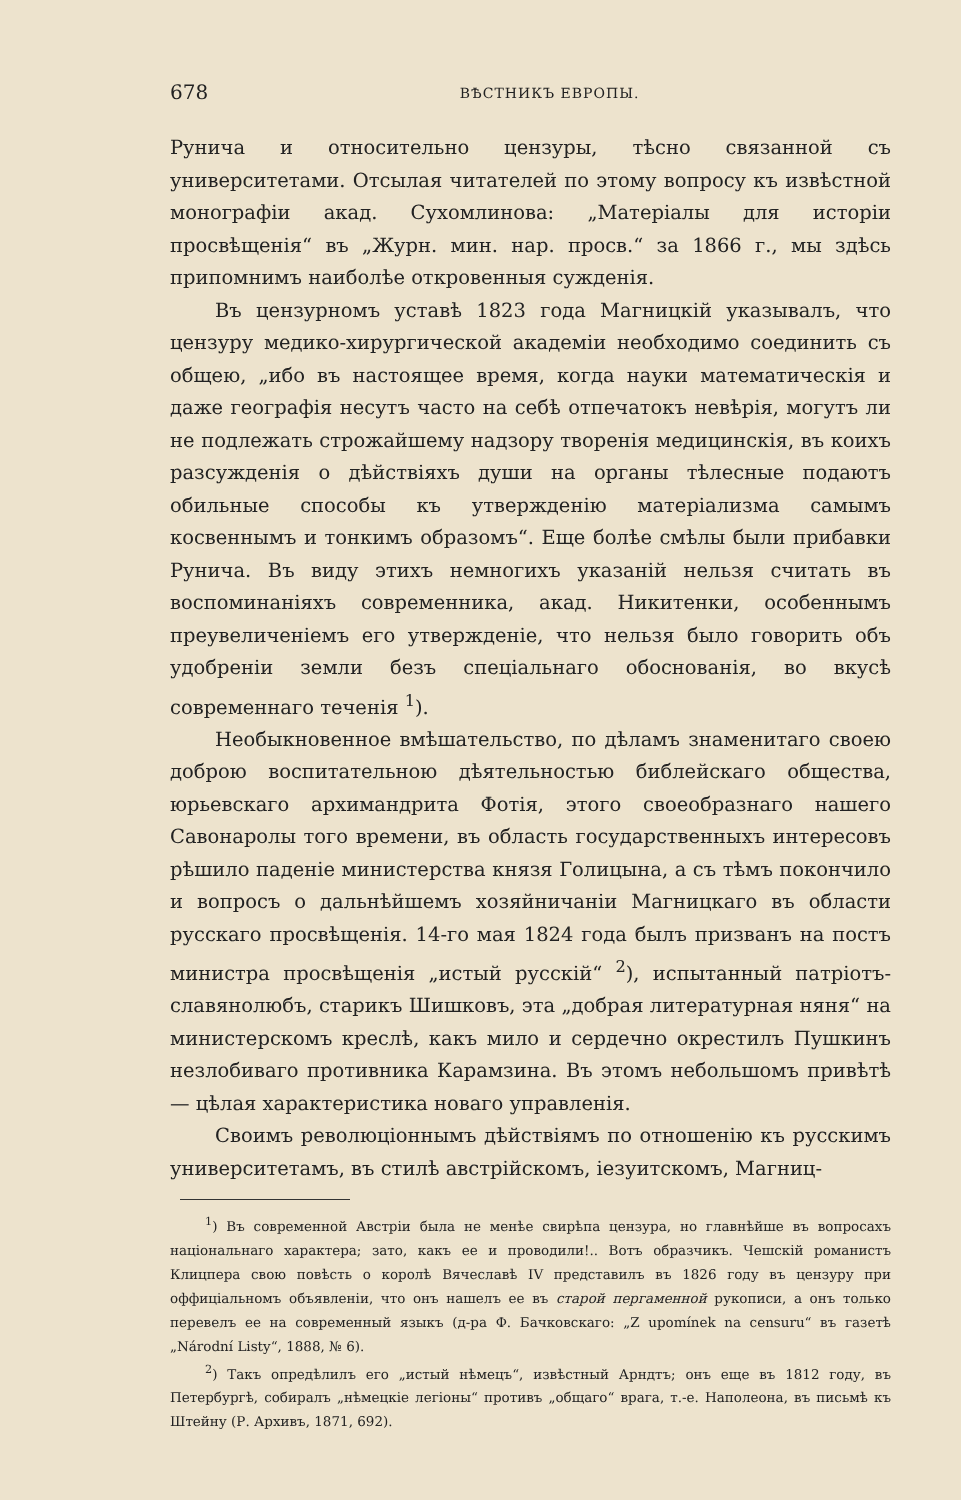678 ВѢСТНИКЪ ЕВРОПЫ.
Рунича и относительно цензуры, тѣсно связанной съ университетами. Отсылая читателей по этому вопросу къ извѣстной монографіи акад. Сухомлинова: „Матеріалы для исторіи просвѣщенія“ въ „Журн. мин. нар. просв.“ за 1866 г., мы здѣсь припомнимъ наиболѣе откровенныя сужденія.
Въ цензурномъ уставѣ 1823 года Магницкій указывалъ, что цензуру медико-хирургической академіи необходимо соединить съ общею, „ибо въ настоящее время, когда науки математическія и даже географія несутъ часто на себѣ отпечатокъ невѣрія, могутъ ли не подлежать строжайшему надзору творенія медицинскія, въ коихъ разсужденія о дѣйствіяхъ души на органы тѣлесные подаютъ обильные способы къ утвержденію матеріализма самымъ косвеннымъ и тонкимъ образомъ“. Еще болѣе смѣлы были прибавки Рунича. Въ виду этихъ немногихъ указаній нельзя считать въ воспоминаніяхъ современника, акад. Никитенки, особеннымъ преувеличеніемъ его утвержденіе, что нельзя было говорить объ удобреніи земли безъ спеціальнаго обоснованія, во вкусѣ современнаго теченія <sup>1</sup>).
Необыкновенное вмѣшательство, по дѣламъ знаменитаго своею доброю воспитательною дѣятельностью библейскаго общества, юрьевскаго архимандрита Фотія, этого своеобразнаго нашего Савонаролы того времени, въ область государственныхъ интересовъ рѣшило паденіе министерства князя Голицына, а съ тѣмъ покончило и вопросъ о дальнѣйшемъ хозяйничаніи Магницкаго въ области русскаго просвѣщенія. 14-го мая 1824 года былъ призванъ на постъ министра просвѣщенія „истый русскій“ <sup>2</sup>), испытанный патріотъ-славянолюбъ, старикъ Шишковъ, эта „добрая литературная няня“ на министерскомъ креслѣ, какъ мило и сердечно окрестилъ Пушкинъ незлобиваго противника Карамзина. Въ этомъ небольшомъ привѣтѣ — цѣлая характеристика новаго управленія.
Своимъ революціоннымъ дѣйствіямъ по отношенію къ русскимъ университетамъ, въ стилѣ австрійскомъ, іезуитскомъ, Магниц-
<sup>1</sup>) Въ современной Австріи была не менѣе свирѣпа цензура, но главнѣйше въ вопросахъ національнаго характера; зато, какъ ее и проводили!.. Вотъ образчикъ. Чешскій романистъ Клицпера свою повѣсть о королѣ Вячеславѣ IV представилъ въ 1826 году въ цензуру при оффиціальномъ объявленіи, что онъ нашелъ ее въ старой пергаменной рукописи, а онъ только перевелъ ее на современный языкъ (д-ра Ф. Бачковскаго: „Z upomínek na censuru“ въ газетѣ „Národní Listy“, 1888, № 6).
<sup>2</sup>) Такъ опредѣлилъ его „истый нѣмецъ“, извѣстный Арндтъ; онъ еще въ 1812 году, въ Петербургѣ, собиралъ „нѣмецкіе легіоны“ противъ „общаго“ врага, т.-е. Наполеона, въ письмѣ къ Штейну (Р. Архивъ, 1871, 692).